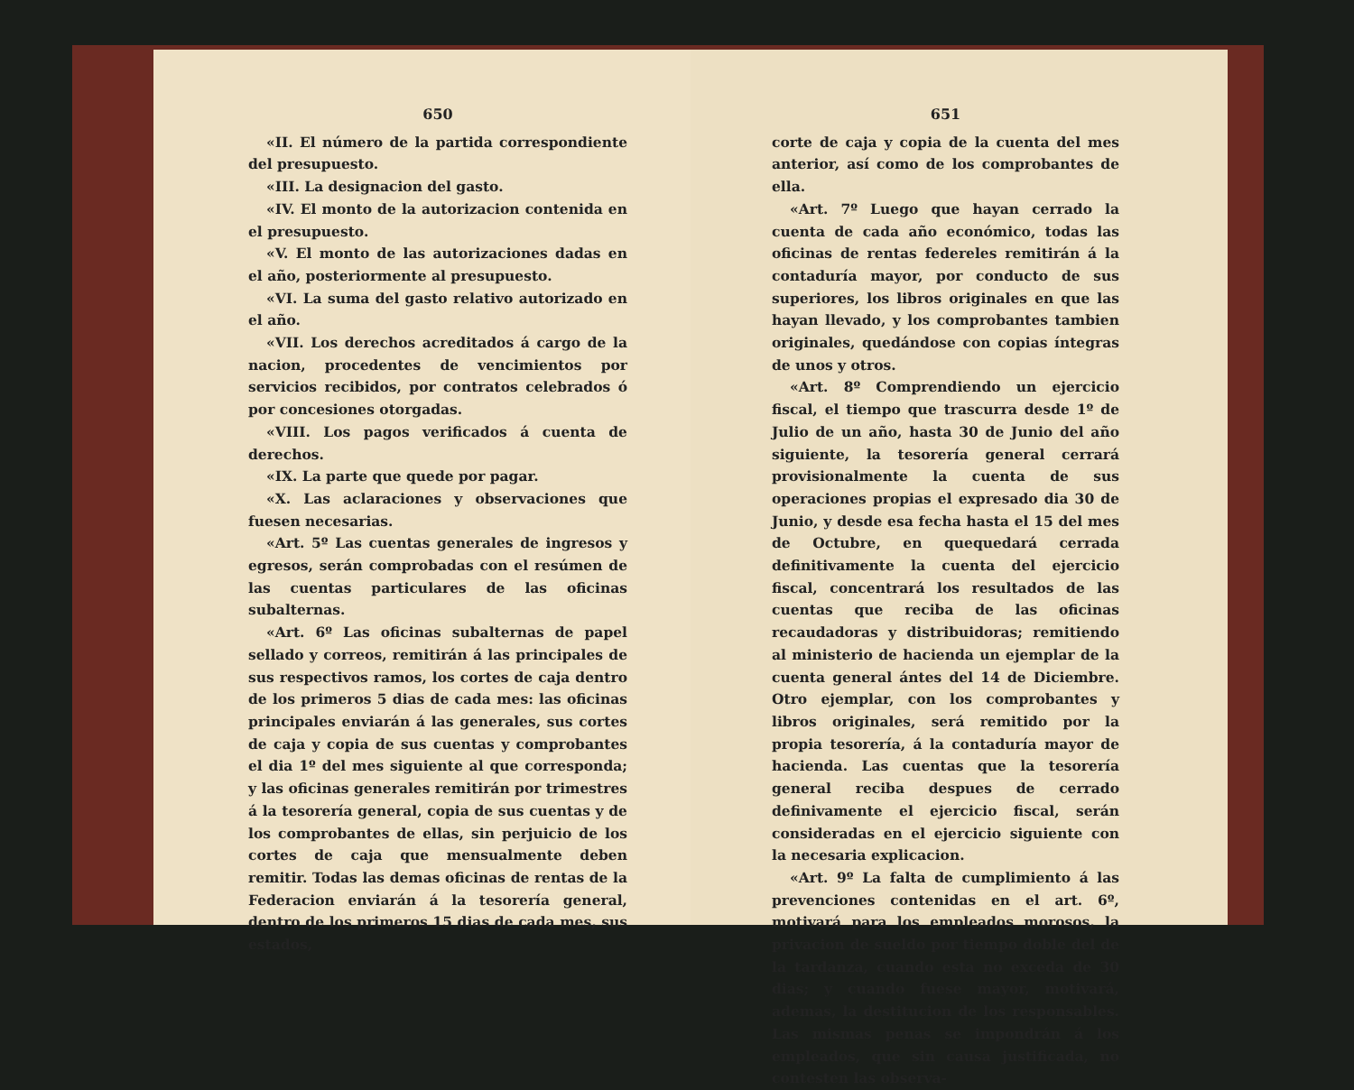650
«II. El número de la partida correspondiente del presupuesto.
«III. La designacion del gasto.
«IV. El monto de la autorizacion contenida en el presupuesto.
«V. El monto de las autorizaciones dadas en el año, posteriormente al presupuesto.
«VI. La suma del gasto relativo autorizado en el año.
«VII. Los derechos acreditados á cargo de la nacion, procedentes de vencimientos por servicios recibidos, por contratos celebrados ó por concesiones otorgadas.
«VIII. Los pagos verificados á cuenta de derechos.
«IX. La parte que quede por pagar.
«X. Las aclaraciones y observaciones que fuesen necesarias.
«Art. 5º Las cuentas generales de ingresos y egresos, serán comprobadas con el resúmen de las cuentas particulares de las oficinas subalternas.
«Art. 6º Las oficinas subalternas de papel sellado y correos, remitirán á las principales de sus respectivos ramos, los cortes de caja dentro de los primeros 5 dias de cada mes: las oficinas principales enviarán á las generales, sus cortes de caja y copia de sus cuentas y comprobantes el dia 1º del mes siguiente al que corresponda; y las oficinas generales remitirán por trimestres á la tesorería general, copia de sus cuentas y de los comprobantes de ellas, sin perjuicio de los cortes de caja que mensualmente deben remitir. Todas las demas oficinas de rentas de la Federacion enviarán á la tesorería general, dentro de los primeros 15 dias de cada mes, sus estados,
651
corte de caja y copia de la cuenta del mes anterior, así como de los comprobantes de ella.
«Art. 7º Luego que hayan cerrado la cuenta de cada año económico, todas las oficinas de rentas federeles remitirán á la contaduría mayor, por conducto de sus superiores, los libros originales en que las hayan llevado, y los comprobantes tambien originales, quedándose con copias íntegras de unos y otros.
«Art. 8º Comprendiendo un ejercicio fiscal, el tiempo que trascurra desde 1º de Julio de un año, hasta 30 de Junio del año siguiente, la tesorería general cerrará provisionalmente la cuenta de sus operaciones propias el expresado dia 30 de Junio, y desde esa fecha hasta el 15 del mes de Octubre, en quequedará cerrada definitivamente la cuenta del ejercicio fiscal, concentrará los resultados de las cuentas que reciba de las oficinas recaudadoras y distribuidoras; remitiendo al ministerio de hacienda un ejemplar de la cuenta general ántes del 14 de Diciembre. Otro ejemplar, con los comprobantes y libros originales, será remitido por la propia tesorería, á la contaduría mayor de hacienda. Las cuentas que la tesorería general reciba despues de cerrado definivamente el ejercicio fiscal, serán consideradas en el ejercicio siguiente con la necesaria explicacion.
«Art. 9º La falta de cumplimiento á las prevenciones contenidas en el art. 6º, motivará para los empleados morosos, la privacion de sueldo por tiempo doble del de la tardanza, cuando esta no exceda de 30 dias; y cuando fuese mayor, motivará, ademas, la destitucion de los responsables. Las mismas penas se impondrán á los empleados, que sin causa justificada, no contesten las observa-